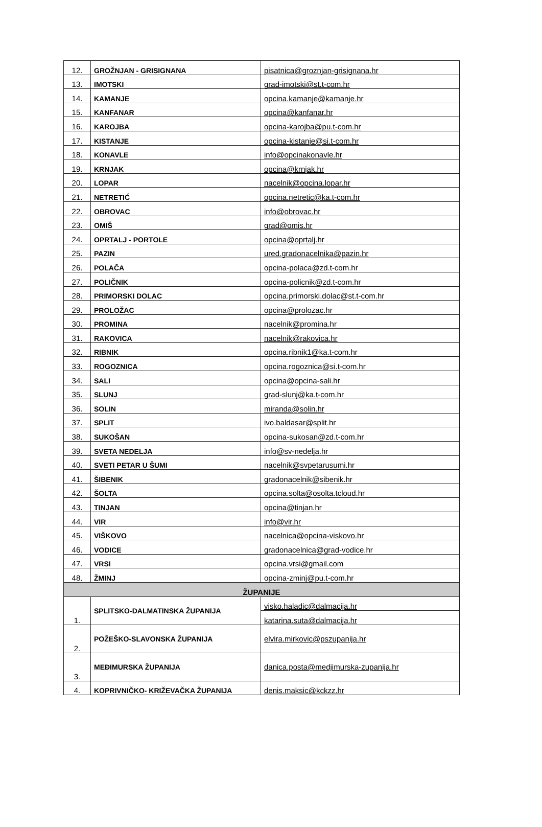| 12. | GROŽNJAN - GRISIGNANA | pisatnica@groznjan-grisignana.hr |
| 13. | IMOTSKI | grad-imotski@st.t-com.hr |
| 14. | KAMANJE | opcina.kamanje@kamanje.hr |
| 15. | KANFANAR | opcina@kanfanar.hr |
| 16. | KAROJBA | opcina-karojba@pu.t-com.hr |
| 17. | KISTANJE | opcina-kistanje@si.t-com.hr |
| 18. | KONAVLE | info@opcinakonavle.hr |
| 19. | KRNJAK | opcina@krnjak.hr |
| 20. | LOPAR | nacelnik@opcina.lopar.hr |
| 21. | NETRETIĆ | opcina.netretic@ka.t-com.hr |
| 22. | OBROVAC | info@obrovac.hr |
| 23. | OMIŠ | grad@omis.hr |
| 24. | OPRTALJ - PORTOLE | opcina@oprtalj.hr |
| 25. | PAZIN | ured.gradonacelnika@pazin.hr |
| 26. | POLAČA | opcina-polaca@zd.t-com.hr |
| 27. | POLIČNIK | opcina-policnik@zd.t-com.hr |
| 28. | PRIMORSKI DOLAC | opcina.primorski.dolac@st.t-com.hr |
| 29. | PROLOŽAC | opcina@prolozac.hr |
| 30. | PROMINA | nacelnik@promina.hr |
| 31. | RAKOVICA | nacelnik@rakovica.hr |
| 32. | RIBNIK | opcina.ribnik1@ka.t-com.hr |
| 33. | ROGOZNICA | opcina.rogoznica@si.t-com.hr |
| 34. | SALI | opcina@opcina-sali.hr |
| 35. | SLUNJ | grad-slunj@ka.t-com.hr |
| 36. | SOLIN | miranda@solin.hr |
| 37. | SPLIT | ivo.baldasar@split.hr |
| 38. | SUKOŠAN | opcina-sukosan@zd.t-com.hr |
| 39. | SVETA NEDELJA | info@sv-nedelja.hr |
| 40. | SVETI PETAR U ŠUMI | nacelnik@svpetarusumi.hr |
| 41. | ŠIBENIK | gradonacelnik@sibenik.hr |
| 42. | ŠOLTA | opcina.solta@osolta.tcloud.hr |
| 43. | TINJAN | opcina@tinjan.hr |
| 44. | VIR | info@vir.hr |
| 45. | VIŠKOVO | nacelnica@opcina-viskovo.hr |
| 46. | VODICE | gradonacelnica@grad-vodice.hr |
| 47. | VRSI | opcina.vrsi@gmail.com |
| 48. | ŽMINJ | opcina-zminj@pu.t-com.hr |
| ŽUPANIJE | | |
| 1. | SPLITSKO-DALMATINSKA ŽUPANIJA | visko.haladic@dalmacija.hr |
| | | katarina.suta@dalmacija.hr |
| 2. | POŽEŠKO-SLAVONSKA ŽUPANIJA | elvira.mirkovic@pszupanija.hr |
| 3. | MEĐIMURSKA ŽUPANIJA | danica.posta@medjimurska-zupanija.hr |
| 4. | KOPRIVNIČKO- KRIŽEVAČKA ŽUPANIJA | denis.maksic@kckzz.hr |